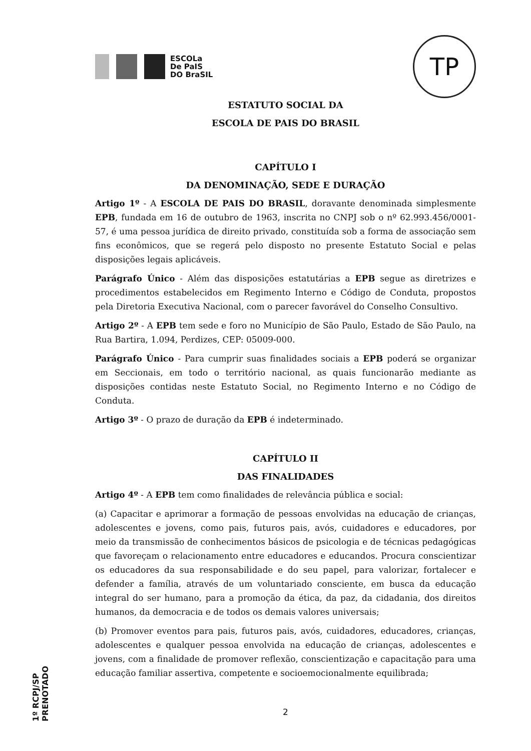ESCOLa
De PaIS
DO BraSIL
TP
ESTATUTO SOCIAL DA
ESCOLA DE PAIS DO BRASIL
CAPÍTULO I
DA DENOMINAÇÃO, SEDE E DURAÇÃO
Artigo 1º - A ESCOLA DE PAIS DO BRASIL, doravante denominada simplesmente EPB, fundada em 16 de outubro de 1963, inscrita no CNPJ sob o nº 62.993.456/0001-57, é uma pessoa jurídica de direito privado, constituída sob a forma de associação sem fins econômicos, que se regerá pelo disposto no presente Estatuto Social e pelas disposições legais aplicáveis.
Parágrafo Único - Além das disposições estatutárias a EPB segue as diretrizes e procedimentos estabelecidos em Regimento Interno e Código de Conduta, propostos pela Diretoria Executiva Nacional, com o parecer favorável do Conselho Consultivo.
Artigo 2º - A EPB tem sede e foro no Município de São Paulo, Estado de São Paulo, na Rua Bartira, 1.094, Perdizes, CEP: 05009-000.
Parágrafo Único - Para cumprir suas finalidades sociais a EPB poderá se organizar em Seccionais, em todo o território nacional, as quais funcionarão mediante as disposições contidas neste Estatuto Social, no Regimento Interno e no Código de Conduta.
Artigo 3º - O prazo de duração da EPB é indeterminado.
CAPÍTULO II
DAS FINALIDADES
Artigo 4º - A EPB tem como finalidades de relevância pública e social:
(a) Capacitar e aprimorar a formação de pessoas envolvidas na educação de crianças, adolescentes e jovens, como pais, futuros pais, avós, cuidadores e educadores, por meio da transmissão de conhecimentos básicos de psicologia e de técnicas pedagógicas que favoreçam o relacionamento entre educadores e educandos. Procura conscientizar os educadores da sua responsabilidade e do seu papel, para valorizar, fortalecer e defender a família, através de um voluntariado consciente, em busca da educação integral do ser humano, para a promoção da ética, da paz, da cidadania, dos direitos humanos, da democracia e de todos os demais valores universais;
(b) Promover eventos para pais, futuros pais, avós, cuidadores, educadores, crianças, adolescentes e qualquer pessoa envolvida na educação de crianças, adolescentes e jovens, com a finalidade de promover reflexão, conscientização e capacitação para uma educação familiar assertiva, competente e socioemocionalmente equilibrada;
2
1º RCPJ/SP
PRENOTADO